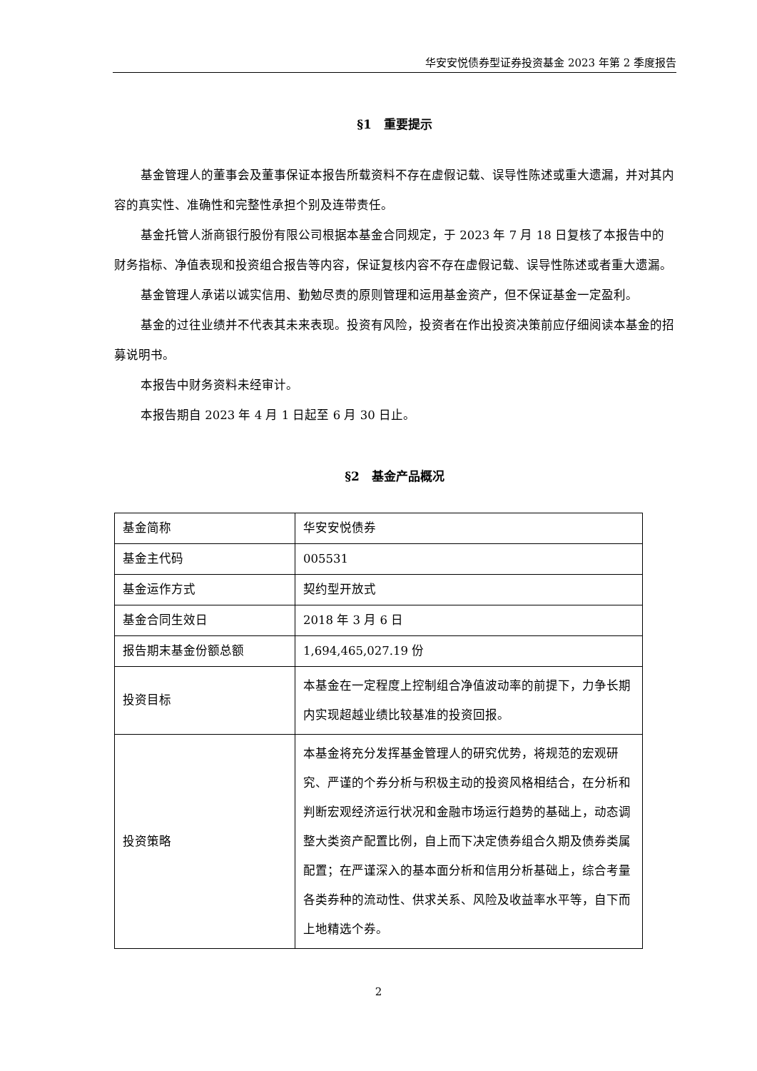华安安悦债券型证券投资基金 2023 年第 2 季度报告
§1　重要提示
基金管理人的董事会及董事保证本报告所载资料不存在虚假记载、误导性陈述或重大遗漏，并对其内容的真实性、准确性和完整性承担个别及连带责任。
基金托管人浙商银行股份有限公司根据本基金合同规定，于 2023 年 7 月 18 日复核了本报告中的财务指标、净值表现和投资组合报告等内容，保证复核内容不存在虚假记载、误导性陈述或者重大遗漏。
基金管理人承诺以诚实信用、勤勉尽责的原则管理和运用基金资产，但不保证基金一定盈利。
基金的过往业绩并不代表其未来表现。投资有风险，投资者在作出投资决策前应仔细阅读本基金的招募说明书。
本报告中财务资料未经审计。
本报告期自 2023 年 4 月 1 日起至 6 月 30 日止。
§2　基金产品概况
| 基金简称 | 华安安悦债券 |
| 基金主代码 | 005531 |
| 基金运作方式 | 契约型开放式 |
| 基金合同生效日 | 2018 年 3 月 6 日 |
| 报告期末基金份额总额 | 1,694,465,027.19 份 |
| 投资目标 | 本基金在一定程度上控制组合净值波动率的前提下，力争长期内实现超越业绩比较基准的投资回报。 |
| 投资策略 | 本基金将充分发挥基金管理人的研究优势，将规范的宏观研究、严谨的个券分析与积极主动的投资风格相结合，在分析和判断宏观经济运行状况和金融市场运行趋势的基础上，动态调整大类资产配置比例，自上而下决定债券组合久期及债券类属配置；在严谨深入的基本面分析和信用分析基础上，综合考量各类券种的流动性、供求关系、风险及收益率水平等，自下而上地精选个券。 |
2